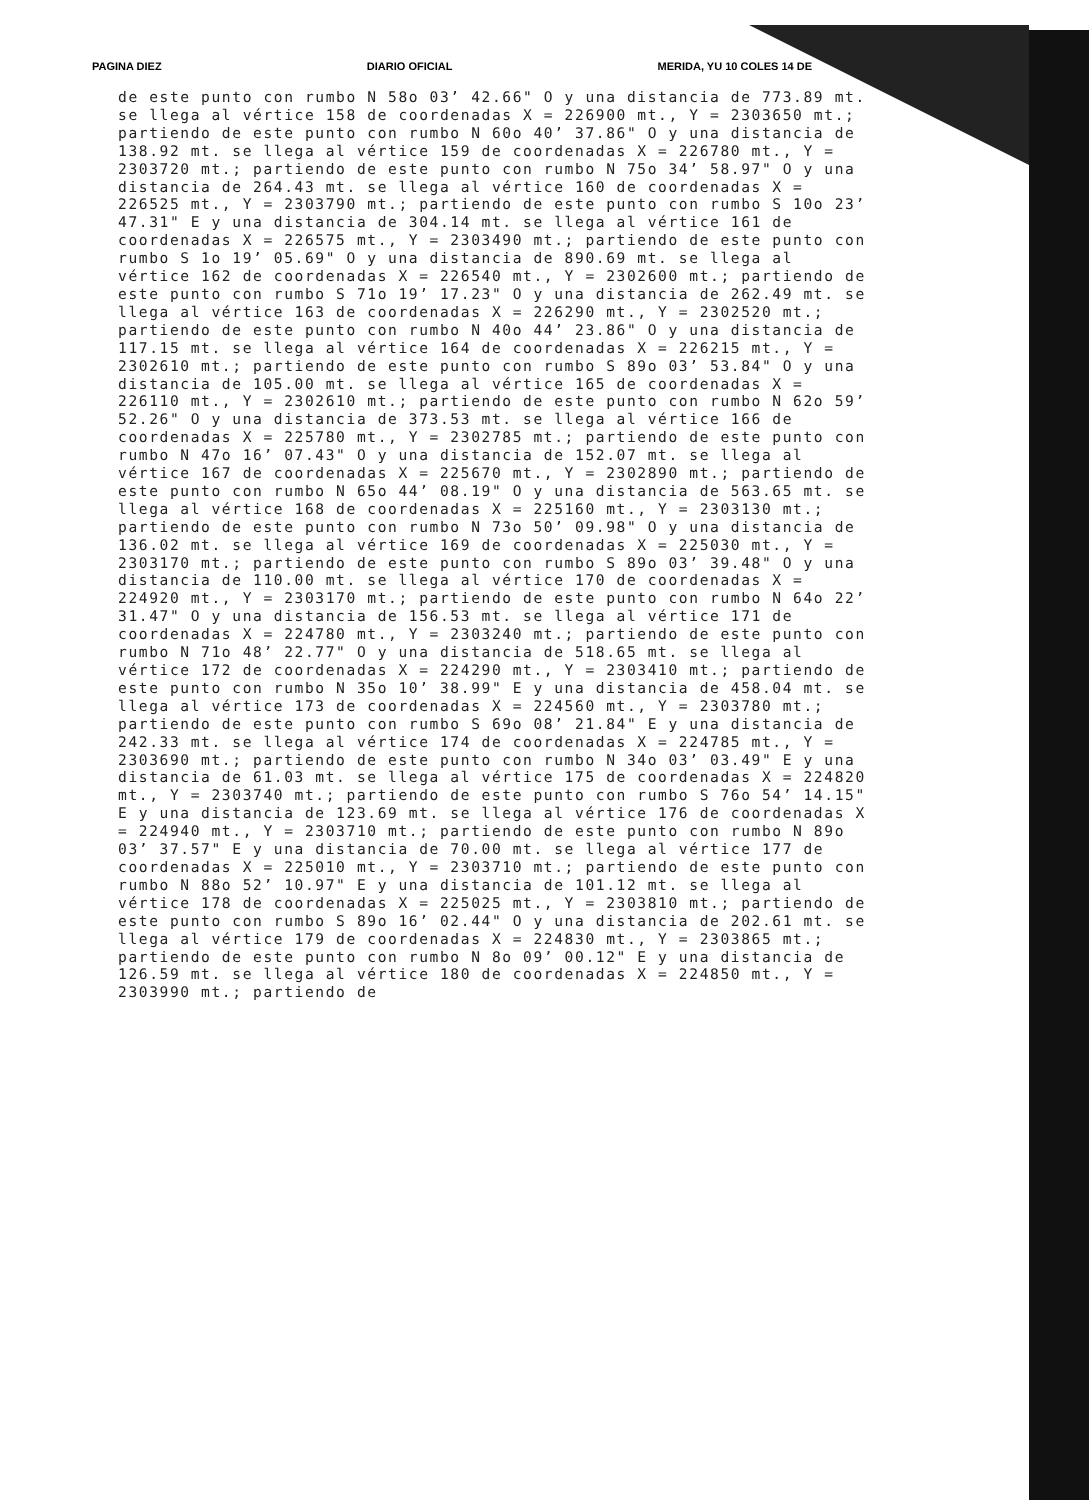PAGINA DIEZ DIARIO OFICIAL MERIDA, YU 10 COLES 14 DE
de este punto con rumbo N 58o 03’ 42.66" O y una distancia de 773.89 mt. se llega al vértice 158 de coordenadas X = 226900 mt., Y = 2303650 mt.; partiendo de este punto con rumbo N 60o 40’ 37.86" O y una distancia de 138.92 mt. se llega al vértice 159 de coordenadas X = 226780 mt., Y = 2303720 mt.; partiendo de este punto con rumbo N 75o 34’ 58.97" O y una distancia de 264.43 mt. se llega al vértice 160 de coordenadas X = 226525 mt., Y = 2303790 mt.; partiendo de este punto con rumbo S 10o 23’ 47.31" E y una distancia de 304.14 mt. se llega al vértice 161 de coordenadas X = 226575 mt., Y = 2303490 mt.; partiendo de este punto con rumbo S 1o 19’ 05.69" O y una distancia de 890.69 mt. se llega al vértice 162 de coordenadas X = 226540 mt., Y = 2302600 mt.; partiendo de este punto con rumbo S 71o 19’ 17.23" O y una distancia de 262.49 mt. se llega al vértice 163 de coordenadas X = 226290 mt., Y = 2302520 mt.; partiendo de este punto con rumbo N 40o 44’ 23.86" O y una distancia de 117.15 mt. se llega al vértice 164 de coordenadas X = 226215 mt., Y = 2302610 mt.; partiendo de este punto con rumbo S 89o 03’ 53.84" O y una distancia de 105.00 mt. se llega al vértice 165 de coordenadas X = 226110 mt., Y = 2302610 mt.; partiendo de este punto con rumbo N 62o 59’ 52.26" O y una distancia de 373.53 mt. se llega al vértice 166 de coordenadas X = 225780 mt., Y = 2302785 mt.; partiendo de este punto con rumbo N 47o 16’ 07.43" O y una distancia de 152.07 mt. se llega al vértice 167 de coordenadas X = 225670 mt., Y = 2302890 mt.; partiendo de este punto con rumbo N 65o 44’ 08.19" O y una distancia de 563.65 mt. se llega al vértice 168 de coordenadas X = 225160 mt., Y = 2303130 mt.; partiendo de este punto con rumbo N 73o 50’ 09.98" O y una distancia de 136.02 mt. se llega al vértice 169 de coordenadas X = 225030 mt., Y = 2303170 mt.; partiendo de este punto con rumbo S 89o 03’ 39.48" O y una distancia de 110.00 mt. se llega al vértice 170 de coordenadas X = 224920 mt., Y = 2303170 mt.; partiendo de este punto con rumbo N 64o 22’ 31.47" O y una distancia de 156.53 mt. se llega al vértice 171 de coordenadas X = 224780 mt., Y = 2303240 mt.; partiendo de este punto con rumbo N 71o 48’ 22.77" O y una distancia de 518.65 mt. se llega al vértice 172 de coordenadas X = 224290 mt., Y = 2303410 mt.; partiendo de este punto con rumbo N 35o 10’ 38.99" E y una distancia de 458.04 mt. se llega al vértice 173 de coordenadas X = 224560 mt., Y = 2303780 mt.; partiendo de este punto con rumbo S 69o 08’ 21.84" E y una distancia de 242.33 mt. se llega al vértice 174 de coordenadas X = 224785 mt., Y = 2303690 mt.; partiendo de este punto con rumbo N 34o 03’ 03.49" E y una distancia de 61.03 mt. se llega al vértice 175 de coordenadas X = 224820 mt., Y = 2303740 mt.; partiendo de este punto con rumbo S 76o 54’ 14.15" E y una distancia de 123.69 mt. se llega al vértice 176 de coordenadas X = 224940 mt., Y = 2303710 mt.; partiendo de este punto con rumbo N 89o 03’ 37.57" E y una distancia de 70.00 mt. se llega al vértice 177 de coordenadas X = 225010 mt., Y = 2303710 mt.; partiendo de este punto con rumbo N 88o 52’ 10.97" E y una distancia de 101.12 mt. se llega al vértice 178 de coordenadas X = 225025 mt., Y = 2303810 mt.; partiendo de este punto con rumbo S 89o 16’ 02.44" O y una distancia de 202.61 mt. se llega al vértice 179 de coordenadas X = 224830 mt., Y = 2303865 mt.; partiendo de este punto con rumbo N 8o 09’ 00.12" E y una distancia de 126.59 mt. se llega al vértice 180 de coordenadas X = 224850 mt., Y = 2303990 mt.; partiendo de